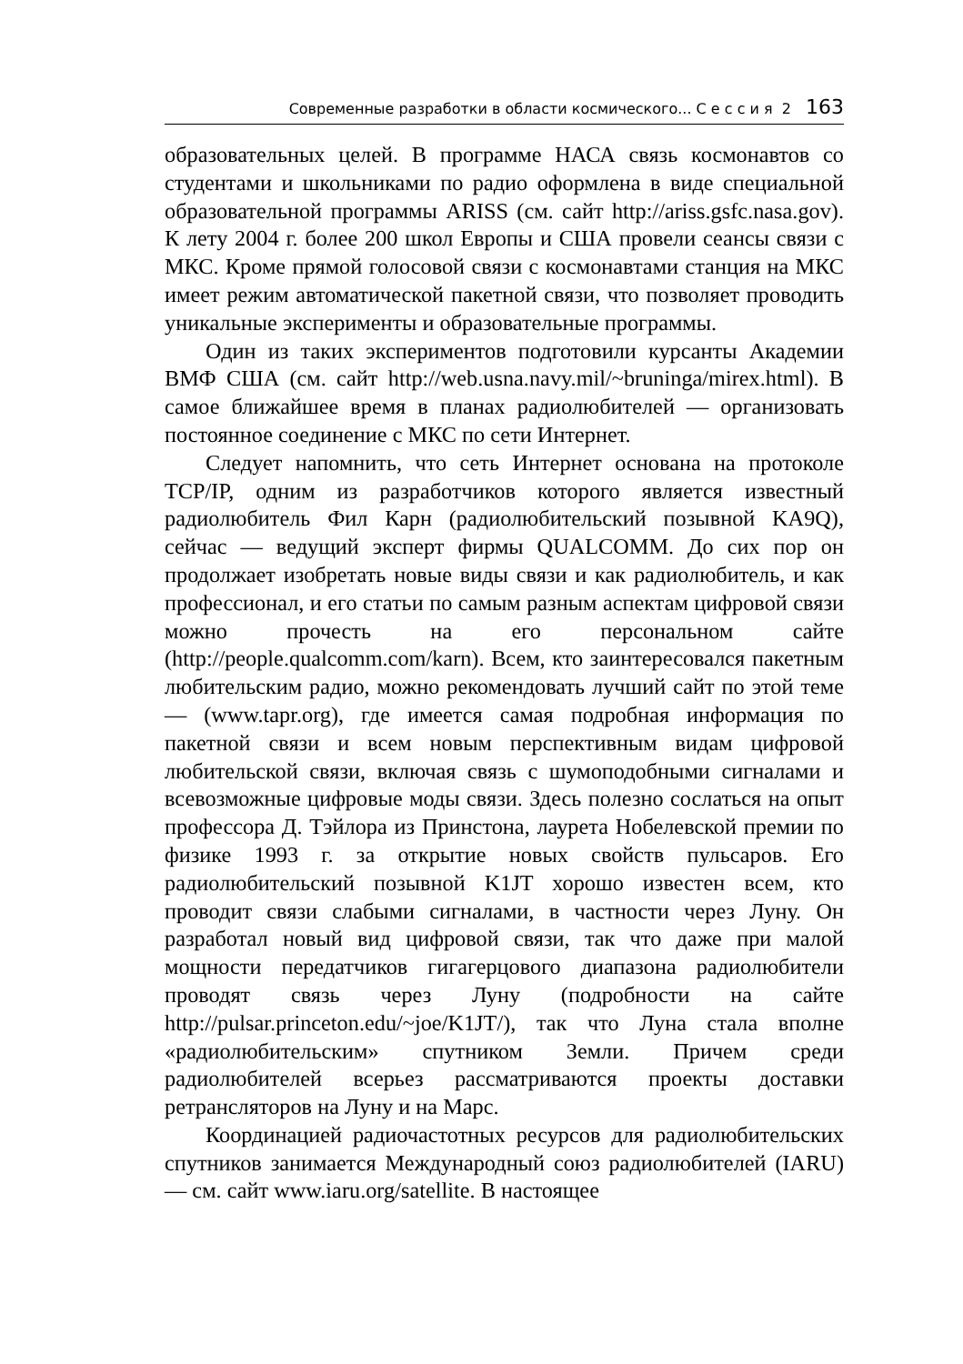Современные разработки в области космического... С е с с и я 2 163
образовательных целей. В программе НАСА связь космонавтов со студентами и школьниками по радио оформлена в виде специальной образовательной программы ARISS (см. сайт http://ariss.gsfc.nasa.gov). К лету 2004 г. более 200 школ Европы и США провели сеансы связи с МКС. Кроме прямой голосовой связи с космонавтами станция на МКС имеет режим автоматической пакетной связи, что позволяет проводить уникальные эксперименты и образовательные программы.
Один из таких экспериментов подготовили курсанты Академии ВМФ США (см. сайт http://web.usna.navy.mil/~bruninga/mirex.html). В самое ближайшее время в планах радиолюбителей — организовать постоянное соединение с МКС по сети Интернет.
Следует напомнить, что сеть Интернет основана на протоколе TCP/IP, одним из разработчиков которого является известный радиолюбитель Фил Карн (радиолюбительский позывной KA9Q), сейчас — ведущий эксперт фирмы QUALCOMM. До сих пор он продолжает изобретать новые виды связи и как радиолюбитель, и как профессионал, и его статьи по самым разным аспектам цифровой связи можно прочесть на его персональном сайте (http://people.qualcomm.com/karn). Всем, кто заинтересовался пакетным любительским радио, можно рекомендовать лучший сайт по этой теме — (www.tapr.org), где имеется самая подробная информация по пакетной связи и всем новым перспективным видам цифровой любительской связи, включая связь с шумоподобными сигналами и всевозможные цифровые моды связи. Здесь полезно сослаться на опыт профессора Д. Тэйлора из Принстона, лаурета Нобелевской премии по физике 1993 г. за открытие новых свойств пульсаров. Его радиолюбительский позывной K1JT хорошо известен всем, кто проводит связи слабыми сигналами, в частности через Луну. Он разработал новый вид цифровой связи, так что даже при малой мощности передатчиков гигагерцового диапазона радиолюбители проводят связь через Луну (подробности на сайте http://pulsar.princeton.edu/~joe/K1JT/), так что Луна стала вполне «радиолюбительским» спутником Земли. Причем среди радиолюбителей всерьез рассматриваются проекты доставки ретрансляторов на Луну и на Марс.
Координацией радиочастотных ресурсов для радиолюбительских спутников занимается Международный союз радиолюбителей (IARU) — см. сайт www.iaru.org/satellite. В настоящее